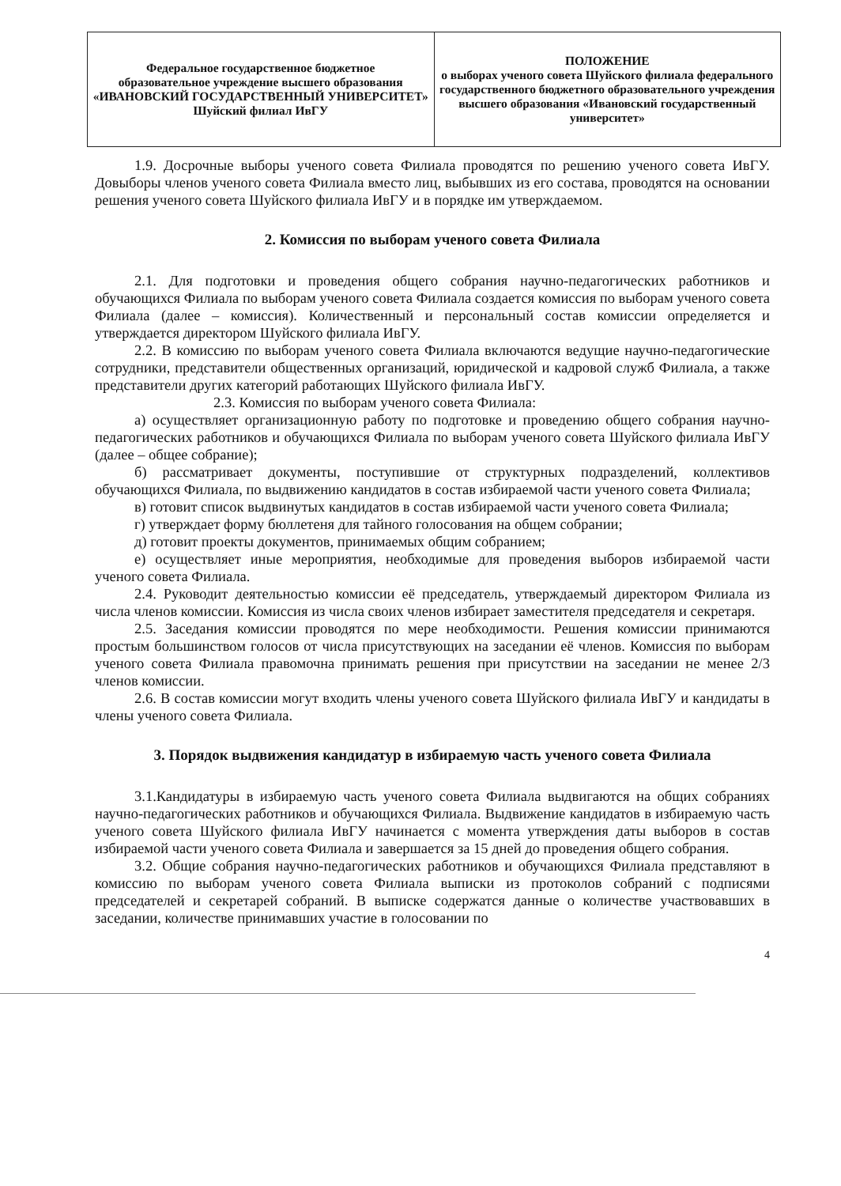| Федеральное государственное бюджетное образовательное учреждение высшего образования «ИВАНОВСКИЙ ГОСУДАРСТВЕННЫЙ УНИВЕРСИТЕТ» Шуйский филиал ИвГУ | ПОЛОЖЕНИЕ о выборах ученого совета Шуйского филиала федерального государственного бюджетного образовательного учреждения высшего образования «Ивановский государственный университет» |
1.9. Досрочные выборы ученого совета Филиала проводятся по решению ученого совета ИвГУ. Довыборы членов ученого совета Филиала вместо лиц, выбывших из его состава, проводятся на основании решения ученого совета Шуйского филиала ИвГУ и в порядке им утверждаемом.
2. Комиссия по выборам ученого совета Филиала
2.1. Для подготовки и проведения общего собрания научно-педагогических работников и обучающихся Филиала по выборам ученого совета Филиала создается комиссия по выборам ученого совета Филиала (далее – комиссия). Количественный и персональный состав комиссии определяется и утверждается директором Шуйского филиала ИвГУ.
2.2. В комиссию по выборам ученого совета Филиала включаются ведущие научно-педагогические сотрудники, представители общественных организаций, юридической и кадровой служб Филиала, а также представители других категорий работающих Шуйского филиала ИвГУ.
2.3. Комиссия по выборам ученого совета Филиала:
а) осуществляет организационную работу по подготовке и проведению общего собрания научно-педагогических работников и обучающихся Филиала по выборам ученого совета Шуйского филиала ИвГУ (далее – общее собрание);
б) рассматривает документы, поступившие от структурных подразделений, коллективов обучающихся Филиала, по выдвижению кандидатов в состав избираемой части ученого совета Филиала;
в) готовит список выдвинутых кандидатов в состав избираемой части ученого совета Филиала;
г) утверждает форму бюллетеня для тайного голосования на общем собрании;
д) готовит проекты документов, принимаемых общим собранием;
е) осуществляет иные мероприятия, необходимые для проведения выборов избираемой части ученого совета Филиала.
2.4. Руководит деятельностью комиссии её председатель, утверждаемый директором Филиала из числа членов комиссии. Комиссия из числа своих членов избирает заместителя председателя и секретаря.
2.5. Заседания комиссии проводятся по мере необходимости. Решения комиссии принимаются простым большинством голосов от числа присутствующих на заседании её членов. Комиссия по выборам ученого совета Филиала правомочна принимать решения при присутствии на заседании не менее 2/3 членов комиссии.
2.6. В состав комиссии могут входить члены ученого совета Шуйского филиала ИвГУ и кандидаты в члены ученого совета Филиала.
3. Порядок выдвижения кандидатур в избираемую часть ученого совета Филиала
3.1.Кандидатуры в избираемую часть ученого совета Филиала выдвигаются на общих собраниях научно-педагогических работников и обучающихся Филиала. Выдвижение кандидатов в избираемую часть ученого совета Шуйского филиала ИвГУ начинается с момента утверждения даты выборов в состав избираемой части ученого совета Филиала и завершается за 15 дней до проведения общего собрания.
3.2. Общие собрания научно-педагогических работников и обучающихся Филиала представляют в комиссию по выборам ученого совета Филиала выписки из протоколов собраний с подписями председателей и секретарей собраний. В выписке содержатся данные о количестве участвовавших в заседании, количестве принимавших участие в голосовании по
4